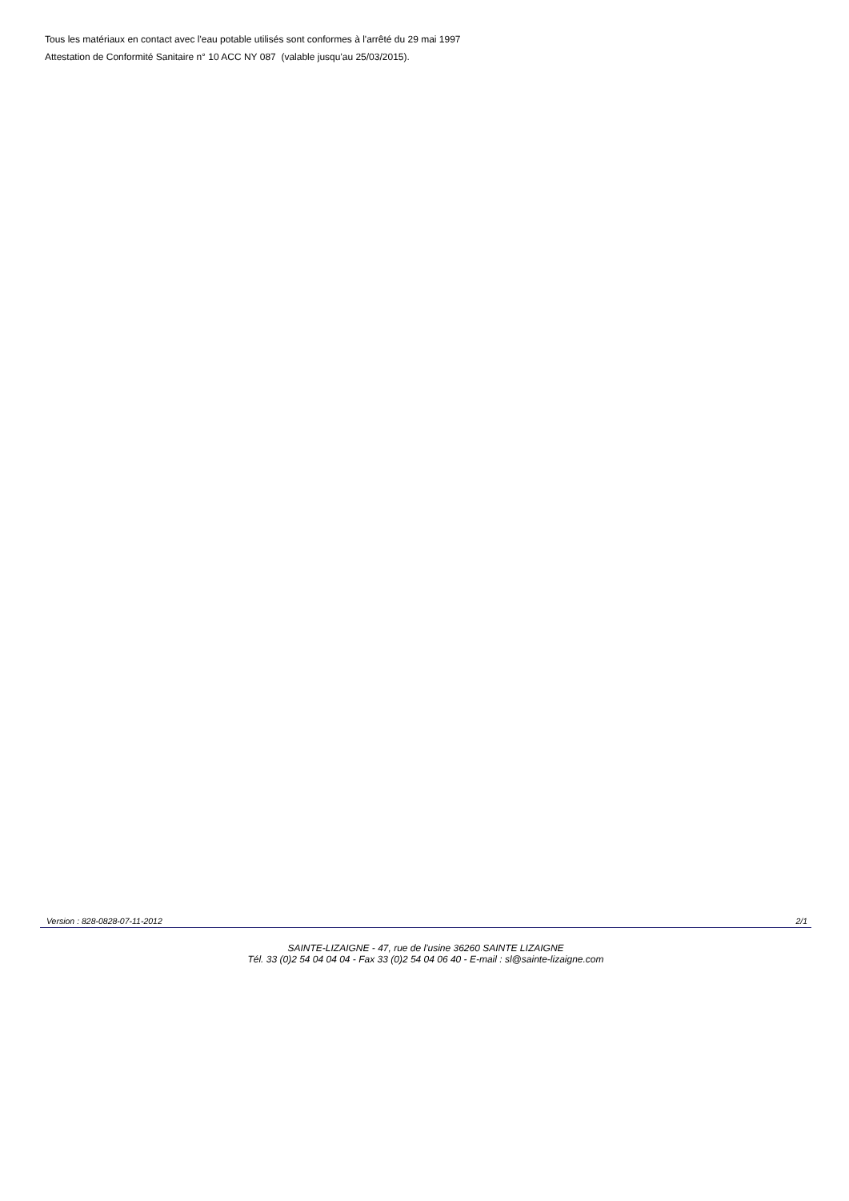Tous les matériaux en contact avec l'eau potable utilisés sont conformes à l'arrêté du 29 mai 1997
Attestation de Conformité Sanitaire n° 10 ACC NY 087 (valable jusqu'au 25/03/2015).
Version : 828-0828-07-11-2012 2/1
SAINTE-LIZAIGNE - 47, rue de l'usine 36260 SAINTE LIZAIGNE
Tél. 33 (0)2 54 04 04 04 - Fax 33 (0)2 54 04 06 40 - E-mail : sl@sainte-lizaigne.com